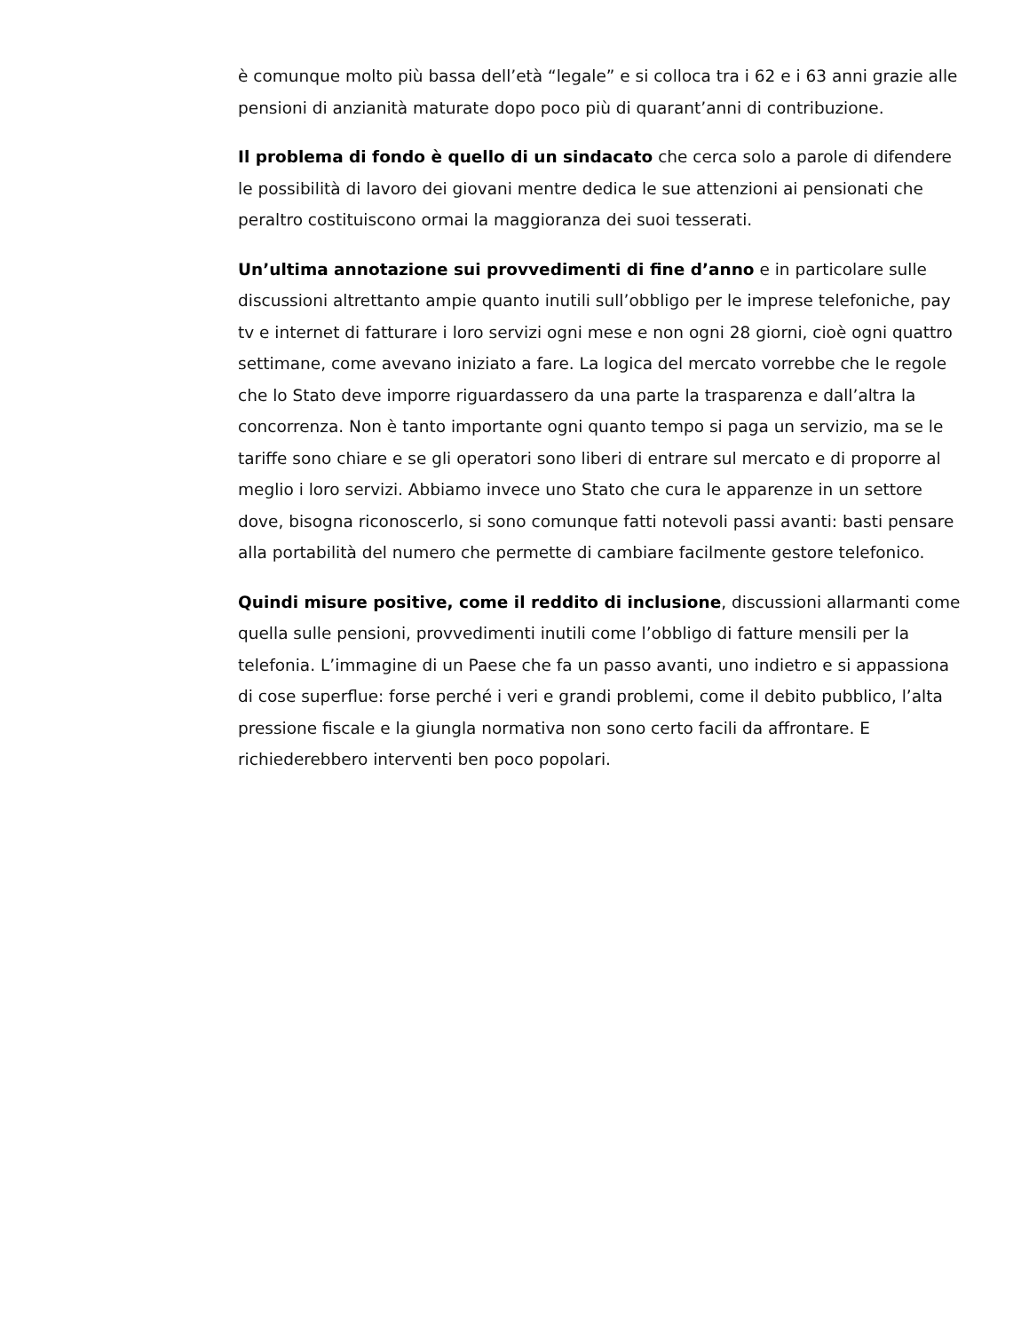è comunque molto più bassa dell’età “legale” e si colloca tra i 62 e i 63 anni grazie alle pensioni di anzianità maturate dopo poco più di quarant’anni di contribuzione.
Il problema di fondo è quello di un sindacato che cerca solo a parole di difendere le possibilità di lavoro dei giovani mentre dedica le sue attenzioni ai pensionati che peraltro costituiscono ormai la maggioranza dei suoi tesserati.
Un’ultima annotazione sui provvedimenti di fine d’anno e in particolare sulle discussioni altrettanto ampie quanto inutili sull’obbligo per le imprese telefoniche, pay tv e internet di fatturare i loro servizi ogni mese e non ogni 28 giorni, cioè ogni quattro settimane, come avevano iniziato a fare. La logica del mercato vorrebbe che le regole che lo Stato deve imporre riguardassero da una parte la trasparenza e dall’altra la concorrenza. Non è tanto importante ogni quanto tempo si paga un servizio, ma se le tariffe sono chiare e se gli operatori sono liberi di entrare sul mercato e di proporre al meglio i loro servizi. Abbiamo invece uno Stato che cura le apparenze in un settore dove, bisogna riconoscerlo, si sono comunque fatti notevoli passi avanti: basti pensare alla portabilità del numero che permette di cambiare facilmente gestore telefonico.
Quindi misure positive, come il reddito di inclusione, discussioni allarmanti come quella sulle pensioni, provvedimenti inutili come l’obbligo di fatture mensili per la telefonia. L’immagine di un Paese che fa un passo avanti, uno indietro e si appassiona di cose superflue: forse perché i veri e grandi problemi, come il debito pubblico, l’alta pressione fiscale e la giungla normativa non sono certo facili da affrontare. E richiederebbero interventi ben poco popolari.